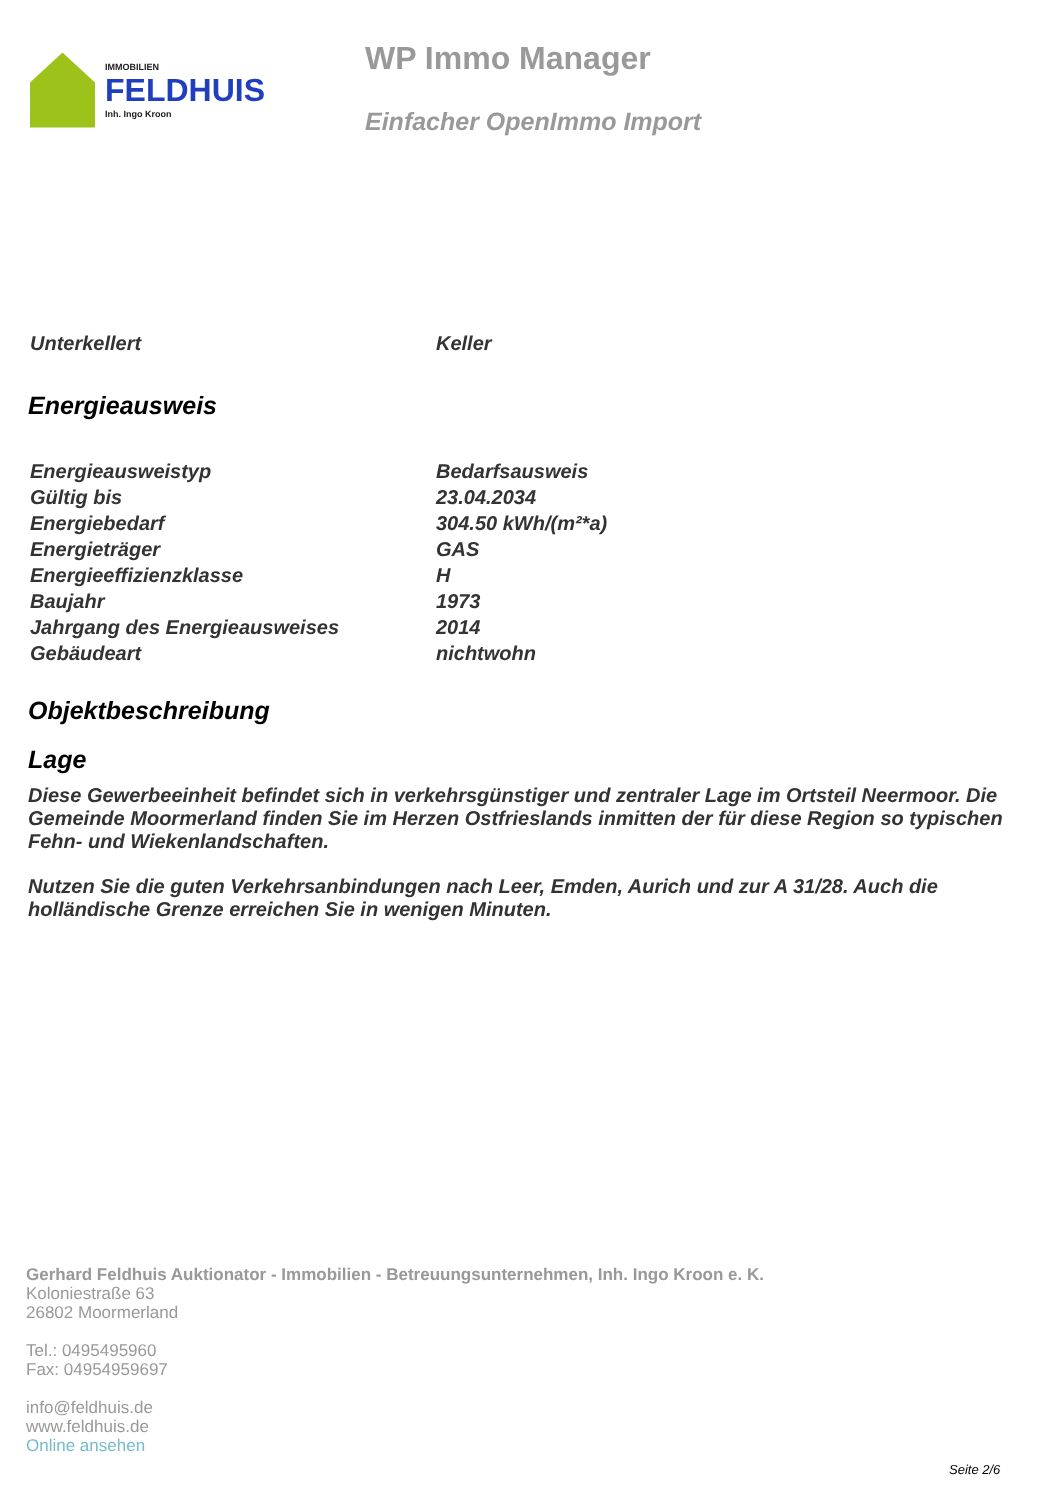IMMOBILIEN
FELDHUIS
Inh. Ingo Kroon
WP Immo Manager
Einfacher OpenImmo Import
| Unterkellert | Keller |
Energieausweis
| Energieausweistyp | Bedarfsausweis |
| Gültig bis | 23.04.2034 |
| Energiebedarf | 304.50 kWh/(m²*a) |
| Energieträger | GAS |
| Energieeffizienzklasse | H |
| Baujahr | 1973 |
| Jahrgang des Energieausweises | 2014 |
| Gebäudeart | nichtwohn |
Objektbeschreibung
Lage
Diese Gewerbeeinheit befindet sich in verkehrsgünstiger und zentraler Lage im Ortsteil Neermoor. Die Gemeinde Moormerland finden Sie im Herzen Ostfrieslands inmitten der für diese Region so typischen Fehn- und Wiekenlandschaften.
Nutzen Sie die guten Verkehrsanbindungen nach Leer, Emden, Aurich und zur A 31/28. Auch die holländische Grenze erreichen Sie in wenigen Minuten.
Gerhard Feldhuis Auktionator - Immobilien - Betreuungsunternehmen, Inh. Ingo Kroon e. K.
Koloniestraße 63
26802 Moormerland
Tel.: 0495495960
Fax: 04954959697
info@feldhuis.de
www.feldhuis.de
Online ansehen
Seite 2/6